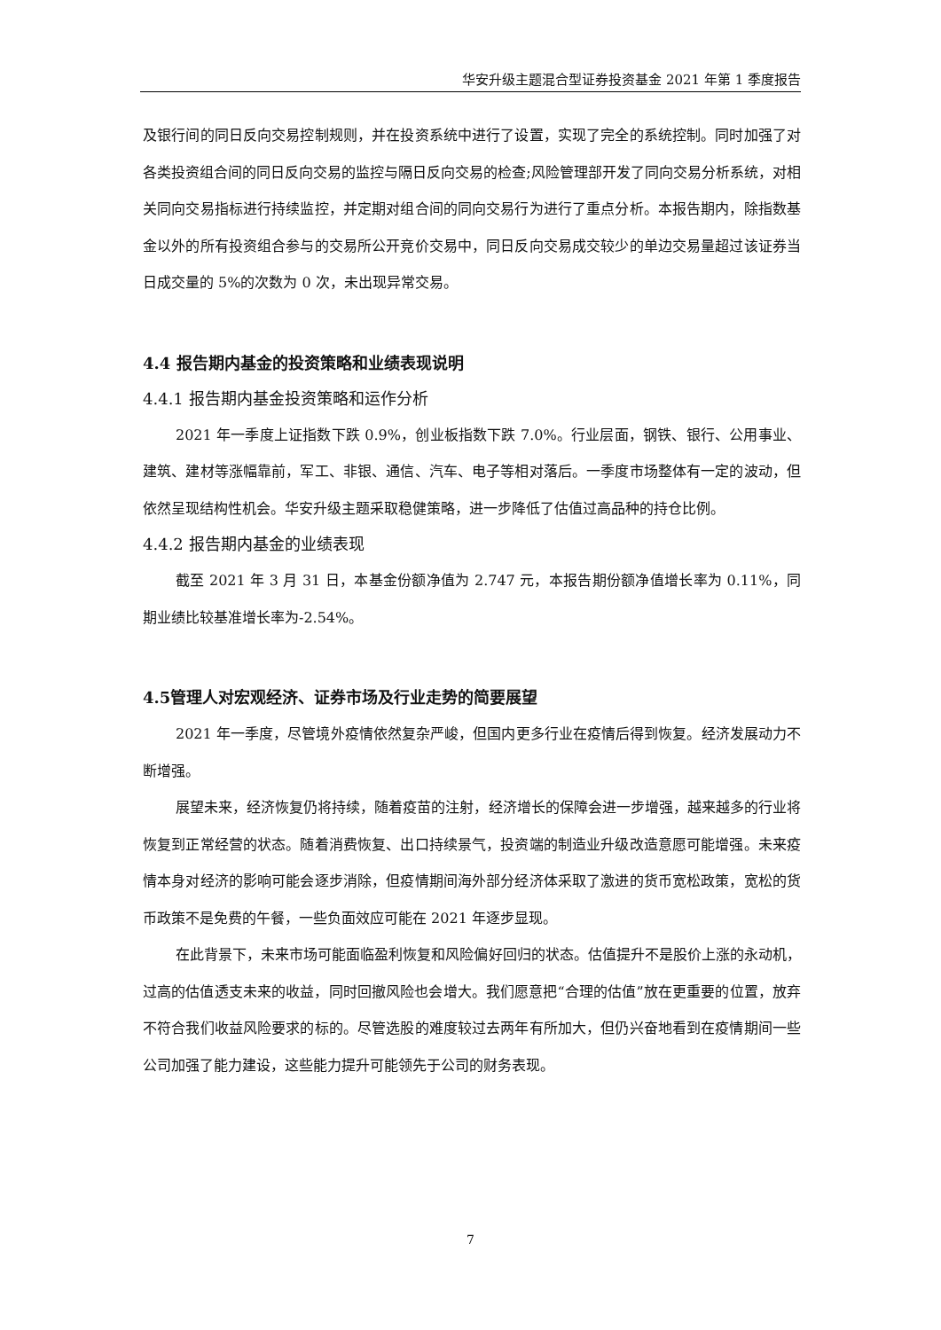华安升级主题混合型证券投资基金 2021 年第 1 季度报告
及银行间的同日反向交易控制规则，并在投资系统中进行了设置，实现了完全的系统控制。同时加强了对各类投资组合间的同日反向交易的监控与隔日反向交易的检查;风险管理部开发了同向交易分析系统，对相关同向交易指标进行持续监控，并定期对组合间的同向交易行为进行了重点分析。本报告期内，除指数基金以外的所有投资组合参与的交易所公开竞价交易中，同日反向交易成交较少的单边交易量超过该证券当日成交量的 5%的次数为 0 次，未出现异常交易。
4.4 报告期内基金的投资策略和业绩表现说明
4.4.1 报告期内基金投资策略和运作分析
2021 年一季度上证指数下跌 0.9%，创业板指数下跌 7.0%。行业层面，钢铁、银行、公用事业、建筑、建材等涨幅靠前，军工、非银、通信、汽车、电子等相对落后。一季度市场整体有一定的波动，但依然呈现结构性机会。华安升级主题采取稳健策略，进一步降低了估值过高品种的持仓比例。
4.4.2 报告期内基金的业绩表现
截至 2021 年 3 月 31 日，本基金份额净值为 2.747 元，本报告期份额净值增长率为 0.11%，同期业绩比较基准增长率为-2.54%。
4.5管理人对宏观经济、证券市场及行业走势的简要展望
2021 年一季度，尽管境外疫情依然复杂严峻，但国内更多行业在疫情后得到恢复。经济发展动力不断增强。
展望未来，经济恢复仍将持续，随着疫苗的注射，经济增长的保障会进一步增强，越来越多的行业将恢复到正常经营的状态。随着消费恢复、出口持续景气，投资端的制造业升级改造意愿可能增强。未来疫情本身对经济的影响可能会逐步消除，但疫情期间海外部分经济体采取了激进的货币宽松政策，宽松的货币政策不是免费的午餐，一些负面效应可能在 2021 年逐步显现。
在此背景下，未来市场可能面临盈利恢复和风险偏好回归的状态。估值提升不是股价上涨的永动机，过高的估值透支未来的收益，同时回撤风险也会增大。我们愿意把“合理的估值”放在更重要的位置，放弃不符合我们收益风险要求的标的。尽管选股的难度较过去两年有所加大，但仍兴奋地看到在疫情期间一些公司加强了能力建设，这些能力提升可能领先于公司的财务表现。
7